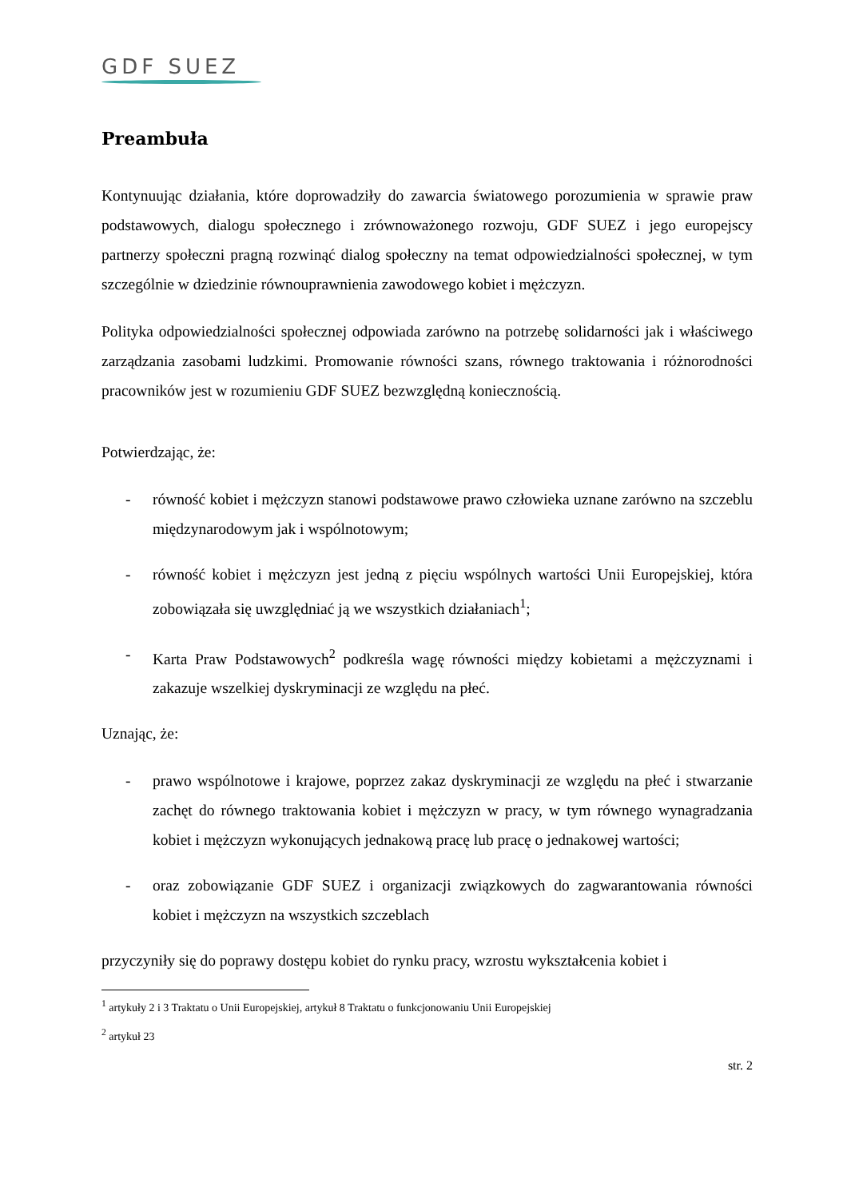GDF SUEZ
Preambuła
Kontynuując działania, które doprowadziły do zawarcia światowego porozumienia w sprawie praw podstawowych, dialogu społecznego i zrównoważonego rozwoju, GDF SUEZ i jego europejscy partnerzy społeczni pragną rozwinąć dialog społeczny na temat odpowiedzialności społecznej, w tym szczególnie w dziedzinie równouprawnienia zawodowego kobiet i mężczyzn.
Polityka odpowiedzialności społecznej odpowiada zarówno na potrzebę solidarności jak i właściwego zarządzania zasobami ludzkimi. Promowanie równości szans, równego traktowania i różnorodności pracowników jest w rozumieniu GDF SUEZ bezwzględną koniecznością.
Potwierdzając, że:
- równość kobiet i mężczyzn stanowi podstawowe prawo człowieka uznane zarówno na szczeblu międzynarodowym jak i wspólnotowym;
- równość kobiet i mężczyzn jest jedną z pięciu wspólnych wartości Unii Europejskiej, która zobowiązała się uwzględniać ją we wszystkich działaniach<sup>1</sup>;
- Karta Praw Podstawowych<sup>2</sup> podkreśla wagę równości między kobietami a mężczyznami i zakazuje wszelkiej dyskryminacji ze względu na płeć.
Uznając, że:
- prawo wspólnotowe i krajowe, poprzez zakaz dyskryminacji ze względu na płeć i stwarzanie zachęt do równego traktowania kobiet i mężczyzn w pracy, w tym równego wynagradzania kobiet i mężczyzn wykonujących jednakową pracę lub pracę o jednakowej wartości;
- oraz zobowiązanie GDF SUEZ i organizacji związkowych do zagwarantowania równości kobiet i mężczyzn na wszystkich szczeblach
przyczyniły się do poprawy dostępu kobiet do rynku pracy, wzrostu wykształcenia kobiet i
<sup>1</sup> artykuły 2 i 3 Traktatu o Unii Europejskiej, artykuł 8 Traktatu o funkcjonowaniu Unii Europejskiej
<sup>2</sup> artykuł 23
str. 2